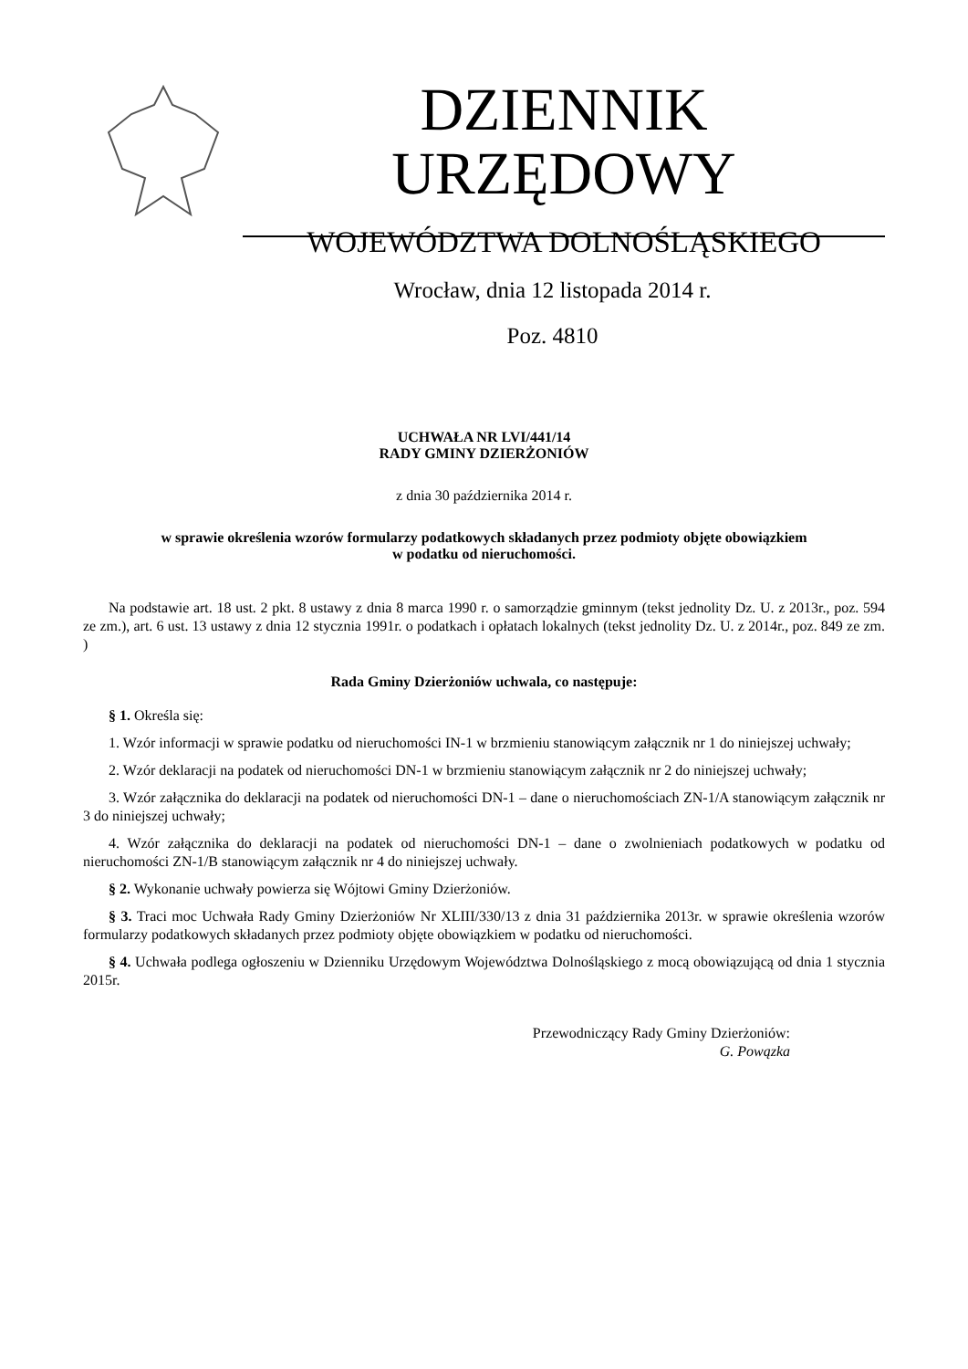DZIENNIK URZĘDOWY
WOJEWÓDZTWA DOLNOŚLĄSKIEGO
Wrocław, dnia 12 listopada 2014 r.
Poz. 4810
UCHWAŁA NR LVI/441/14
RADY GMINY DZIERŻONIÓW
z dnia 30 października 2014 r.
w sprawie określenia wzorów formularzy podatkowych składanych przez podmioty objęte obowiązkiem
w podatku od nieruchomości.
Na podstawie art. 18 ust. 2 pkt. 8 ustawy z dnia 8 marca 1990 r. o samorządzie gminnym (tekst jednolity Dz. U. z 2013r., poz. 594 ze zm.), art. 6 ust. 13 ustawy z dnia 12 stycznia 1991r. o podatkach i opłatach lokalnych (tekst jednolity Dz. U. z 2014r., poz. 849 ze zm. )
Rada Gminy Dzierżoniów uchwala, co następuje:
§ 1. Określa się:
1. Wzór informacji w sprawie podatku od nieruchomości IN-1 w brzmieniu stanowiącym załącznik nr 1 do niniejszej uchwały;
2. Wzór deklaracji na podatek od nieruchomości DN-1 w brzmieniu stanowiącym załącznik nr 2 do niniejszej uchwały;
3. Wzór załącznika do deklaracji na podatek od nieruchomości DN-1 – dane o nieruchomościach ZN-1/A stanowiącym załącznik nr 3 do niniejszej uchwały;
4. Wzór załącznika do deklaracji na podatek od nieruchomości DN-1 – dane o zwolnieniach podatkowych w podatku od nieruchomości ZN-1/B stanowiącym załącznik nr 4 do niniejszej uchwały.
§ 2. Wykonanie uchwały powierza się Wójtowi Gminy Dzierżoniów.
§ 3. Traci moc Uchwała Rady Gminy Dzierżoniów Nr XLIII/330/13 z dnia 31 października 2013r. w sprawie określenia wzorów formularzy podatkowych składanych przez podmioty objęte obowiązkiem w podatku od nieruchomości.
§ 4. Uchwała podlega ogłoszeniu w Dzienniku Urzędowym Województwa Dolnośląskiego z mocą obowiązującą od dnia 1 stycznia 2015r.
Przewodniczący Rady Gminy Dzierżoniów:
G. Powązka